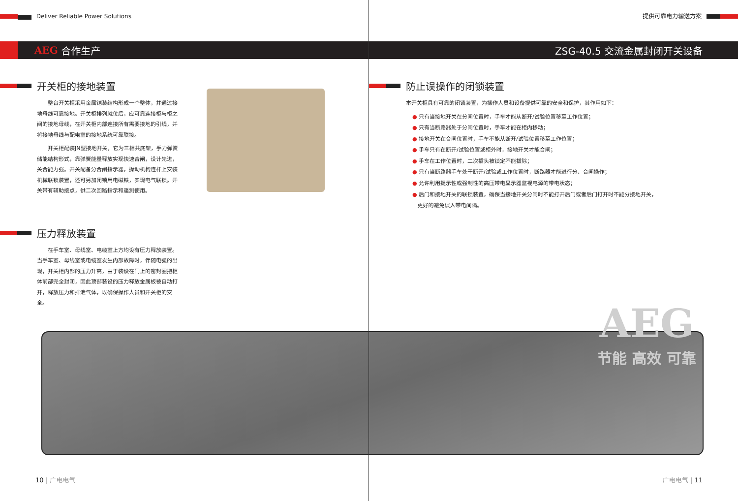Deliver Reliable Power Solutions
提供可靠电力输送方案
AEG 合作生产 ZSG-40.5 交流金属封闭开关设备
开关柜的接地装置
整台开关柜采用金属铠装结构形成一个整体，并通过接地母线可靠接地。开关柜排列就位后，应可靠连接柜与柜之间的接地母线，在开关柜内部连接所有需要接地的引线，并将接地母线与配电室的接地系统可靠联接。
开关柜配装JN型接地开关，它为三相共底架，手力弹簧储能结构形式，靠弹簧能量释放实现快速合闸，设计先进，关合能力强。开关配备分合闸指示器，操动机构连杆上安装机械联锁装置，还可另加闭锁用电磁铁，实现电气联锁。开关带有辅助接点，供二次回路指示和遥测使用。
压力释放装置
在手车室、母线室、电缆室上方均设有压力释放装置。当手车室、母线室或电缆室发生内部故障时，伴随电弧的出现，开关柜内部的压力升高，由于装设在门上的密封圈把柜体前部完全封闭，因此顶部装设的压力释放金属板被自动打开，释放压力和排泄气体，以确保操作人员和开关柜的安全。
防止误操作的闭锁装置
本开关柜具有可靠的闭锁装置，为操作人员和设备提供可靠的安全和保护，其作用如下：
● 只有当接地开关在分闸位置时，手车才能从断开/试验位置移至工作位置；
● 只有当断路器处于分闸位置时，手车才能在柜内移动；
● 接地开关在合闸位置时，手车不能从断开/试验位置移至工作位置；
● 手车只有在断开/试验位置或柜外时，接地开关才能合闸；
● 手车在工作位置时，二次插头被锁定不能拔除；
● 只有当断路器手车处于断开/试验或工作位置时，断路器才能进行分、合闸操作；
● 允许利用提示性或强制性的高压带电显示器监视电源的带电状态；
● 后门和接地开关的联锁装置，确保当接地开关分闸时不能打开后门或者后门打开时不能分接地开关，
更好的避免误入带电间隔。
AEG
节能 高效 可靠
10 | 广电电气 广电电气 | 11